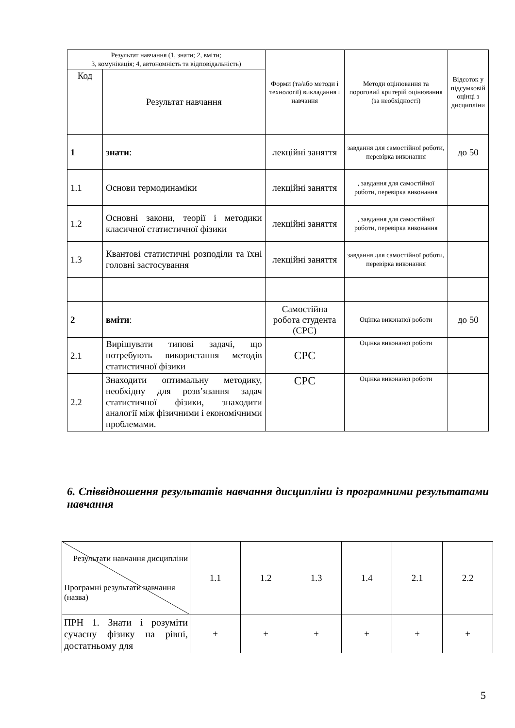| Результат навчання (1, знати; 2, вміти; 3, комунікація; 4, автономність та відповідальність) | | Форми (та/або методи і технології) викладання і навчання | Методи оцінювання та пороговий критерій оцінювання (за необхідності) | Відсоток у підсумковій оцінці з дисципліни |
| --- | --- | --- | --- | --- |
| Код | Результат навчання | | | |
| 1 | знати : | лекційні заняття | завдання для самостійної роботи, перевірка виконання | до 50 |
| 1.1 | Основи термодинаміки | лекційні заняття | , завдання для самостійної роботи, перевірка виконання | |
| 1.2 | Основні закони, теорії і методики класичної статистичної фізики | лекційні заняття | , завдання для самостійної роботи, перевірка виконання | |
| 1.3 | Квантові статистичні розподіли та їхні головні застосування | лекційні заняття | завдання для самостійної роботи, перевірка виконання | |
| 2 | вміти : | Самостійна робота студента (СРС) | Оцінка виконаної роботи | до 50 |
| 2.1 | Вирішувати типові задачі, що потребують використання методів статистичної фізики | СРС | Оцінка виконаної роботи | |
| 2.2 | Знаходити оптимальну методику, необхідну для розв’язання задач статистичної фізики, знаходити аналогії між фізичними і економічними проблемами. | СРС | Оцінка виконаної роботи | |
6. Співвідношення результатів навчання дисципліни із програмними результатами навчання
| Результати навчання дисципліни Програмні результати навчання (назва) | 1.1 | 1.2 | 1.3 | 1.4 | 2.1 | 2.2 |
| ПРН 1. Знати і розуміти сучасну фізику на рівні, достатньому для | + | + | + | + | + | + |
5